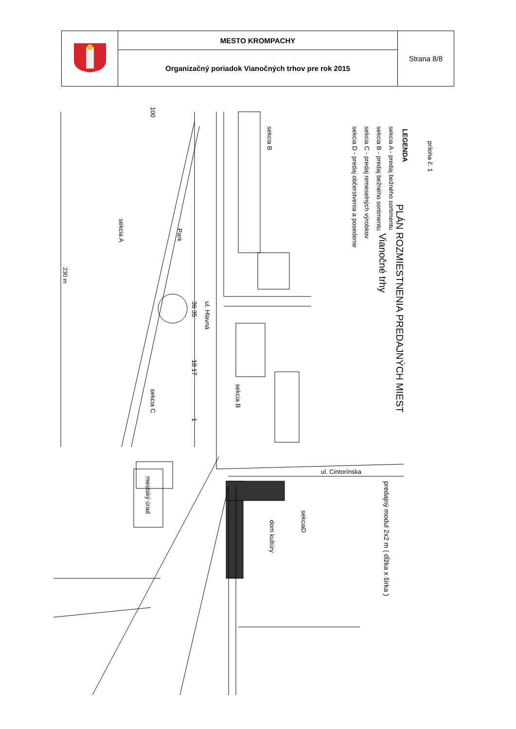| | MESTO KROMPACHY | Strana 8/8 |
| | Organizačný poriadok Vianočných trhov pre rok 2015 | |
PLÁN ROZMIESTNENIA PREDAJNÝCH MIEST
Vianočné trhy
priloha č. 1
LEGENDA
sekcia A - predaj bežného sortimentu
sekcia B - predaj bežného sortimentu
sekcia C - predaj remeselných výrobkov
sekcia D - predaj občerstvenia a posedenie
predajný modul 2x2 m ( dĺžka x šírka )
sekcia B
sekcia A
Park
230 m
ul. Hlavná
36 35
18 17
1
100
sekcia B
sekcia C
ul. Cintorínska
sekciaD
dom kultúry
mestský úrad